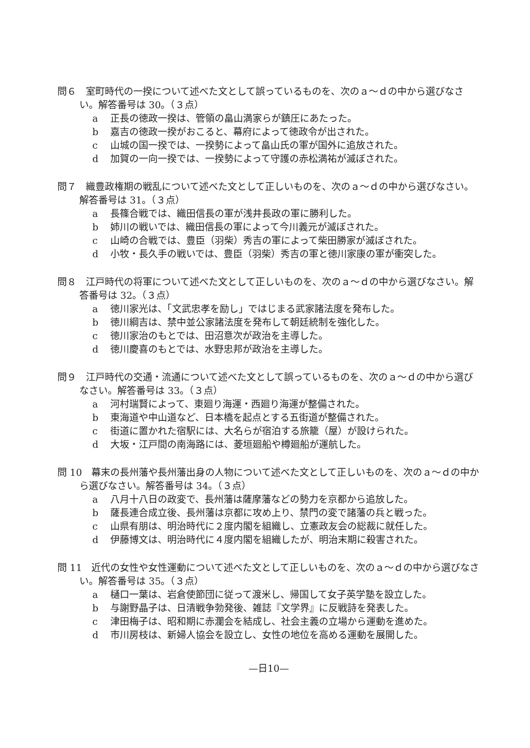問６　室町時代の一揆について述べた文として誤っているものを、次のａ～ｄの中から選びなさい。解答番号は 30。（３点）
a 正長の徳政一揆は、管領の畠山満家らが鎮圧にあたった。
b 嘉吉の徳政一揆がおこると、幕府によって徳政令が出された。
c 山城の国一揆では、一揆勢によって畠山氏の軍が国外に追放された。
d 加賀の一向一揆では、一揆勢によって守護の赤松満祐が滅ぼされた。
問７　織豊政権期の戦乱について述べた文として正しいものを、次のａ～ｄの中から選びなさい。解答番号は 31。（３点）
a 長篠合戦では、織田信長の軍が浅井長政の軍に勝利した。
b 姉川の戦いでは、織田信長の軍によって今川義元が滅ぼされた。
c 山崎の合戦では、豊臣（羽柴）秀吉の軍によって柴田勝家が滅ぼされた。
d 小牧・長久手の戦いでは、豊臣（羽柴）秀吉の軍と徳川家康の軍が衝突した。
問８　江戸時代の将軍について述べた文として正しいものを、次のａ～ｄの中から選びなさい。解答番号は 32。（３点）
a 徳川家光は、「文武忠孝を励し」ではじまる武家諸法度を発布した。
b 徳川綱吉は、禁中並公家諸法度を発布して朝廷統制を強化した。
c 徳川家治のもとでは、田沼意次が政治を主導した。
d 徳川慶喜のもとでは、水野忠邦が政治を主導した。
問９　江戸時代の交通・流通について述べた文として誤っているものを、次のａ～ｄの中から選びなさい。解答番号は 33。（３点）
a 河村瑞賢によって、東廻り海運・西廻り海運が整備された。
b 東海道や中山道など、日本橋を起点とする五街道が整備された。
c 街道に置かれた宿駅には、大名らが宿泊する旅籠（屋）が設けられた。
d 大坂・江戸間の南海路には、菱垣廻船や樽廻船が運航した。
問 10　幕末の長州藩や長州藩出身の人物について述べた文として正しいものを、次のａ～ｄの中から選びなさい。解答番号は 34。（３点）
a 八月十八日の政変で、長州藩は薩摩藩などの勢力を京都から追放した。
b 薩長連合成立後、長州藩は京都に攻め上り、禁門の変で諸藩の兵と戦った。
c 山県有朋は、明治時代に２度内閣を組織し、立憲政友会の総裁に就任した。
d 伊藤博文は、明治時代に４度内閣を組織したが、明治末期に殺害された。
問 11　近代の女性や女性運動について述べた文として正しいものを、次のａ～ｄの中から選びなさい。解答番号は 35。（３点）
a 樋口一葉は、岩倉使節団に従って渡米し、帰国して女子英学塾を設立した。
b 与謝野晶子は、日清戦争勃発後、雑誌『文学界』に反戦詩を発表した。
c 津田梅子は、昭和期に赤瀾会を結成し、社会主義の立場から運動を進めた。
d 市川房枝は、新婦人協会を設立し、女性の地位を高める運動を展開した。
—日10—